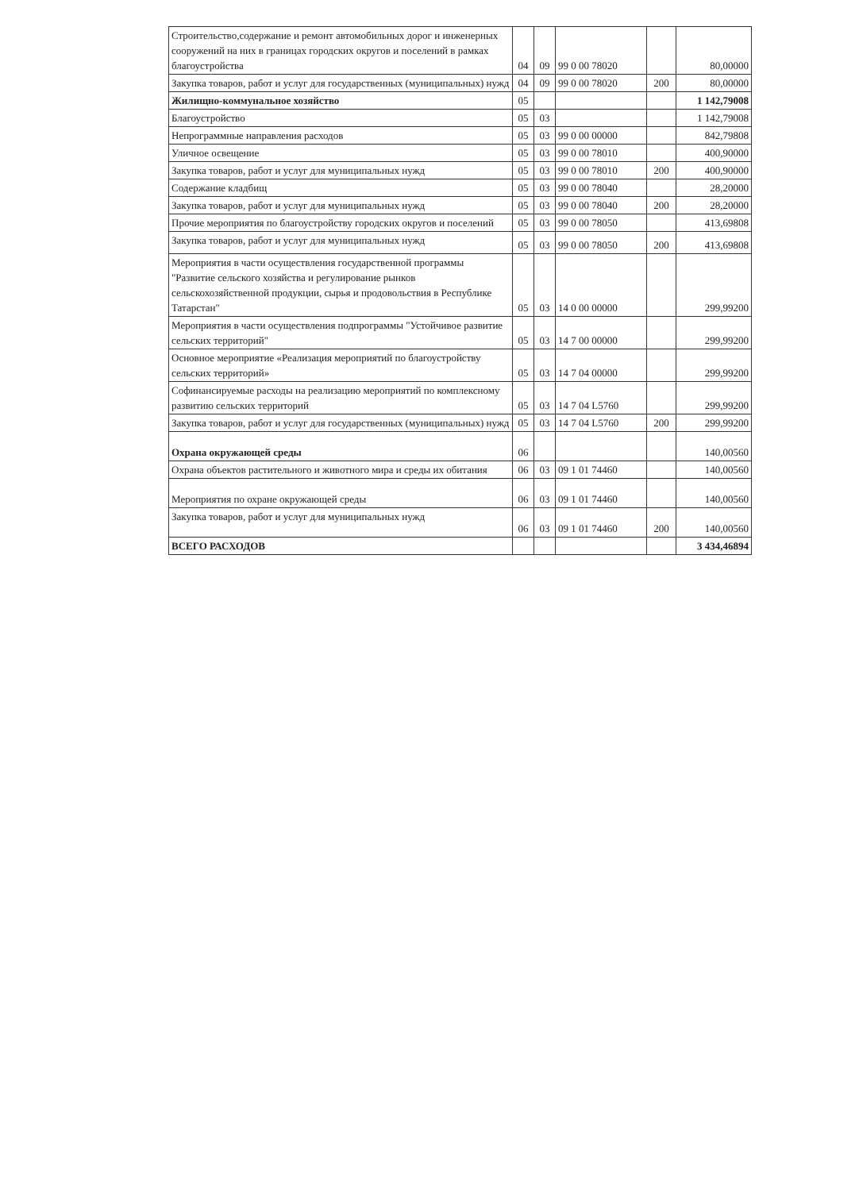| Строительство,содержание и ремонт автомобильных дорог и инженерных сооружений на них в границах городских округов и поселений в рамках благоустройства | 04 | 09 | 99 0 00 78020 | | 80,00000 |
| Закупка товаров, работ и услуг для государственных (муниципальных) нужд | 04 | 09 | 99 0 00 78020 | 200 | 80,00000 |
| Жилищно-коммунальное хозяйство | 05 | | | | 1 142,79008 |
| Благоустройство | 05 | 03 | | | 1 142,79008 |
| Непрограммные направления расходов | 05 | 03 | 99 0 00 00000 | | 842,79808 |
| Уличное освещение | 05 | 03 | 99 0 00 78010 | | 400,90000 |
| Закупка товаров, работ и услуг для муниципальных нужд | 05 | 03 | 99 0 00 78010 | 200 | 400,90000 |
| Содержание кладбищ | 05 | 03 | 99 0 00 78040 | | 28,20000 |
| Закупка товаров, работ и услуг для муниципальных нужд | 05 | 03 | 99 0 00 78040 | 200 | 28,20000 |
| Прочие мероприятия по благоустройству городских округов и поселений | 05 | 03 | 99 0 00 78050 | | 413,69808 |
| Закупка товаров, работ и услуг для муниципальных нужд | 05 | 03 | 99 0 00 78050 | 200 | 413,69808 |
| Мероприятия в части осуществления государственной программы "Развитие сельского хозяйства и регулирование рынков сельскохозяйственной продукции, сырья и продовольствия в Республике Татарстан" | 05 | 03 | 14 0 00 00000 | | 299,99200 |
| Мероприятия в части осуществления подпрограммы "Устойчивое развитие сельских территорий" | 05 | 03 | 14 7 00 00000 | | 299,99200 |
| Основное мероприятие «Реализация мероприятий по благоустройству сельских территорий» | 05 | 03 | 14 7 04 00000 | | 299,99200 |
| Софинансируемые расходы на реализацию мероприятий по комплексному развитию сельских территорий | 05 | 03 | 14 7 04 L5760 | | 299,99200 |
| Закупка товаров, работ и услуг для государственных (муниципальных) нужд | 05 | 03 | 14 7 04 L5760 | 200 | 299,99200 |
| Охрана окружающей среды | 06 | | | | 140,00560 |
| Охрана объектов растительного и животного мира и среды их обитания | 06 | 03 | 09 1 01 74460 | | 140,00560 |
| Мероприятия по охране окружающей среды | 06 | 03 | 09 1 01 74460 | | 140,00560 |
| Закупка товаров, работ и услуг для муниципальных нужд | 06 | 03 | 09 1 01 74460 | 200 | 140,00560 |
| ВСЕГО РАСХОДОВ | | | | | 3 434,46894 |